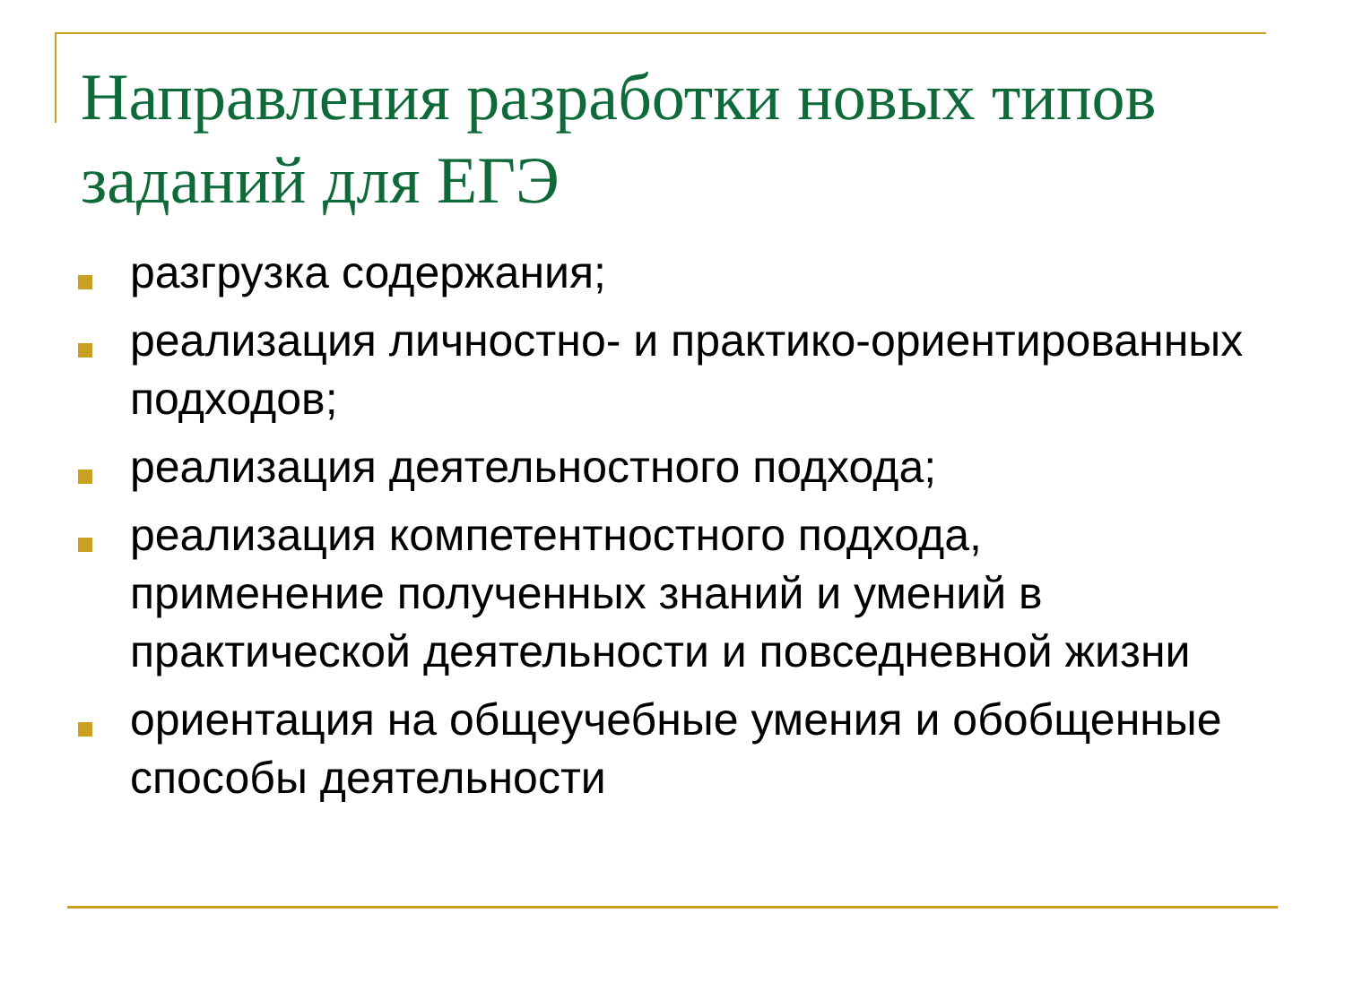Направления разработки новых типов заданий для ЕГЭ
разгрузка содержания;
реализация личностно- и практико-ориентированных подходов;
реализация деятельностного подхода;
реализация компетентностного подхода, применение полученных знаний и умений в практической деятельности и повседневной жизни
ориентация на общеучебные умения и обобщенные способы деятельности